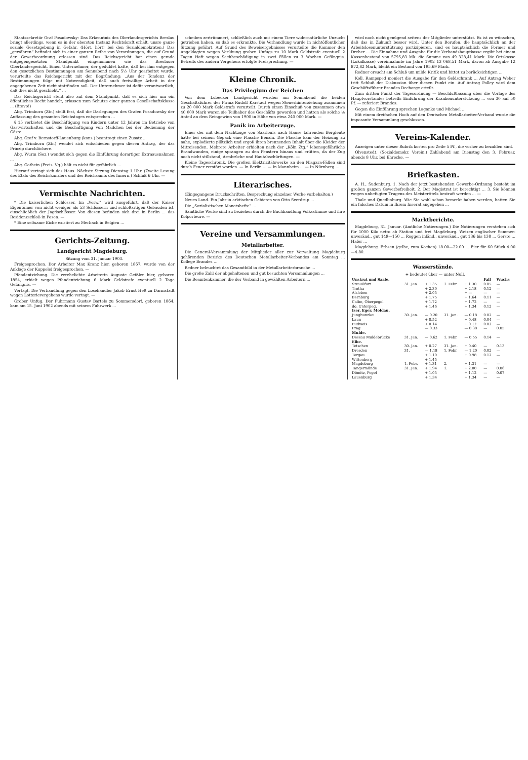Staatssekretär Graf Posadowsky: Das Erkenntnis des Oberlandesgerichts Breslau bringt allerdings, wenn es in der obersten Instanz Rechtskraft erhält, unsre ganze soziale Gesetzgebung in Gefahr. (Hört, hört! bei den Sozialdemokraten.) Das „gewähren“ befindet sich in einer ganzen Reihe von Verordnungen, die auf Grund der Gewerbeordnung erlassen sind. Das Reichsgericht hat einen gerade entgegengesetzten Standpunkt eingenommen wie das Breslauer Oberlandesgericht. Einen Unternehmer, der geduldet hatte, daß bei ihm entgegen den gesetzlichen Bestimmungen am Sonnabend nach 5½ Uhr gearbeitet wurde, verurteilte das Reichsgericht mit der Begründung: „Aus der Tendenz der Bestimmungen folge mit Notwendigkeit, daß auch freiwillige Arbeit in der angegebenen Zeit nicht stattfinden soll. Der Unternehmer ist dafür verantwortlich, daß dies nicht geschieht.“ ...
Das Reichsgericht steht also auf dem Standpunkt, daß es sich hier um ein öffentliches Recht handelt, erlassen zum Schutze einer ganzen Gesellschaftsklasse ... (Bravo!)
Abg. Trimborn (Ztr.) stellt fest, daß die Darlegungen des Grafen Posadowsky der Auffassung des gesamten Reichstages entsprechen ...
§ 15 verbietet die Beschäftigung von Kindern unter 12 Jahren im Betriebe von Gastwirtschaften und die Beschäftigung von Mädchen bei der Bedienung der Gäste.
Abg. Graf v. Bernstorff-Lauenburg (kons.) beantragt einen Zusatz ...
Abg. Trimborn (Ztr.) wendet sich entschieden gegen diesen Antrag, der das Prinzip durchlöchere.
Abg. Wurm (Soz.) wendet sich gegen die Einführung derartiger Extraausnahmen ...
Abg. Gothein (Freis. Vg.) hält es nicht für gefährlich ...
Hierauf vertagt sich das Haus. Nächste Sitzung Dienstag 1 Uhr. (Zweite Lesung des Etats des Reichskanzlers und des Reichsamts des Innern.) Schluß 6 Uhr. —
Vermischte Nachrichten.
* Die kaiserlichen Schlösser. Im „Vorw.“ wird ausgeführt, daß der Kaiser Eigentümer von nicht weniger als 53 Schlössern und schloßartigen Gebäuden ist, einschließlich der Jagdschlösser. Von diesen befinden sich drei in Berlin ... das Residenzschloß in Posen. —
* Eine seltsame Eiche existiert zu Merbach in Belgien ...
Gerichts-Zeitung.
Landgericht Magdeburg.
Sitzung vom 31. Januar 1903.
Freigesprochen. Der Arbeiter Max Kranz hier, geboren 1867, wurde von der Anklage der Kuppelei freigesprochen. —
Pfandentziehung. Die verehelichte Arbeiterin Auguste Geißler hier, geboren 1854, erhielt wegen Pfandentziehung 6 Mark Geldstrafe eventuell 2 Tage Gefängnis. —
Vertagt. Die Verhandlung gegen den Losehändler Jakob Ernst Heß zu Darmstadt wegen Lotterievergehens wurde vertagt. —
Grober Unfug. Der Fuhrmann Gustav Bartels zu Sommersdorf, geboren 1864, kam am 15. Juni 1902 abends mit seinem Fuhrwerk ...
scheiben zertrümmert, schließlich auch mit einem Tiere widernatürliche Unzucht getrieben haben, so daß es erkrankte. Die Verhandlung wurde in nichtöffentlicher Sitzung geführt. Auf Grund des Beweisergebnisses verurteilte die Kammer den Angeklagten wegen Verübung groben Unfugs zu 10 Mark Geldstrafe eventuell 2 Tagen Haft wegen Sachbeschädigung in zwei Fällen zu 3 Wochen Gefängnis. Betreffs des andern Vergehens erfolgte Freisprechung. —
Kleine Chronik.
Das Privilegium der Reichen
Von dem Lübecker Landgericht wurden am Sonnabend die beiden Geschäftsführer der Firma Rudolf Karstadt wegen Steuerhinterziehung zusammen zu 20 000 Mark Geldstrafe verurteilt. Durch einen Einschuß von zusammen etwa 40 000 Mark waren sie Teilhaber des Geschäfts geworden und hatten als solche ⅙ Anteil an dem Reingewinn von 1900 in Höhe von etwa 240 000 Mark. —
Panik im Arbeiterzuge.
Einer der mit dem Nachtzuge von Saarlouis nach Hause fahrenden Bergleute hatte bei seinem Gepäck eine Flasche Benzin. Die Flasche kam der Heizung zu nahe, explodierte plötzlich und ergoß ihren brennenden Inhalt über die Kleider der Mitreisenden. Mehrere Arbeiter erhielten nach der „Köln Ztg.“ lebensgefährliche Brandwunden, einige sprangen zu den Fenstern hinaus und erlitten, da der Zug noch nicht stillstand, Armbrüche und Hautabschürfungen. —
Kleine Tageschronik. Die großen Elektrizitätswerke an den Niagara-Fällen sind durch Feuer zerstört worden. — In Berlin ... — In Mannheim ... — In Nürnberg ...
Literarisches.
(Eingegangene Druckschriften. Besprechung einzelner Werke vorbehalten.)
Neues Land. Ein Jahr in arktischen Gebieten von Otto Sverdrup ...
Die „Sozialistischen Monatshefte“ ...
Sämtliche Werke sind zu beziehen durch die Buchhandlung Volksstimme und ihre Kolporteure. —
Vereine und Versammlungen.
Metallarbeiter.
Die General-Versammlung der Mitglieder aller zur Verwaltung Magdeburg gehörenden Bezirke des Deutschen Metallarbeiter-Verbandes am Sonntag ... Kollege Brandes ...
Redner beleuchtet das Gesamtbild in der Metallarbeiterbranche ...
Die große Zahl der abgehaltenen und gut besuchten Versammlungen ...
Die Beamtenkammer, die der Verband in gewählten Arbeitern ...
wird noch nicht genügend seitens der Mitglieder unterstützt. Es ist zu wünschen, daß das in Zukunft besser wird. Unter den Berufen, die hauptsächlich an der Arbeitslosenunterstützung partizipieren, sind es hauptsächlich die Former und Dreher ... Die Einnahme und Ausgabe für die Verbandshauptkasse ergibt bei einem Kassenbestand von 5795,83 Mk. die Summe von 49 328,41 Mark. Die Ortskasse (Lokalkasse) vereinnahmte im Jahre 1902 13 068,51 Mark, davon ab Ausgabe 12 872,82 Mark, bleibt ein Bestand von 195,69 Mark.
Redner ersucht am Schluß um milde Kritik und bittet zu berücksichtigen ...
Koll. Rampsped moniert die Ausgabe für den Geldschrank ... Auf Antrag Weber tritt Schluß der Diskussion über diesen Punkt ein. Auf Antrag Polley wird dem Geschäftsführer Brandes Decharge erteilt.
Zum dritten Punkt der Tagesordnung — Beschlußfassung über die Vorlage des Hauptvorstandes betreffs Einführung der Krankenunterstützung ... von 30 auf 50 Pf. — referiert Brandes.
Gegen die Einführung sprechen Laganke und Michael ...
Mit einem dreifachen Hoch auf den Deutschen Metallarbeiter-Verband wurde die imposante Versammlung geschlossen.
Vereins-Kalender.
Anzeigen unter dieser Rubrik kosten pro Zeile 5 Pf., die vorher zu bezahlen sind.
Olvenstedt. (Sozialdemokr. Verein.) Zahlabend am Dienstag den 3. Februar, abends 8 Uhr, bei Ehrecke. —
Briefkasten.
A. H., Sudenburg. 1. Nach der jetzt bestehenden Gewerbe-Ordnung besteht im großen ganzen Gewerbefreiheit. 2. Der Magistrat ist berechtigt ... 3. Sie können wegen unbefugten Tragens des Meistertitels bestraft werden ... —
Thale und Quedlinburg. Wie Sie wohl schon bemerkt haben werden, hatten Sie ein falsches Datum in Ihrem Inserat angegeben ...
Marktberichte.
Magdeburg, 31. Januar. (Amtliche Notierungen.) Die Notierungen verstehen sich für 1000 Kilo netto ab Station und frei Magdeburg. Weizen englischer Sommer- unveränd., gut 149—150 ... Roggen inländ., unveränd., gut 136 bis 138 ... Gerste ... Hafer ...
Magdeburg. Erbsen (gelbe, zum Kochen) 18.00—22.00 ... Eier für 60 Stück 4.00—4.80.
Wasserstände.
+ bedeutet über — unter Null.
| Unstrut und Saale. | | | | | Fall | Wuchs |
| --- | --- | --- | --- | --- | --- | --- |
| Straußfurt | 31. Jan. | + 1.35 | 1. Febr. | + 1.30 | 0.05 | — |
| Trotha | | + 2.30 | | + 2.18 | 0.12 | — |
| Alsleben | | + 2.05 | | + — | — | — |
| Bernburg | | + 1.75 | | + 1.64 | 0.11 | — |
| Calbe, Oberpegel | | + 1.72 | | + 1.72 | — | — |
| do. Unterpeg. | | + 1.46 | | + 1.34 | 0.12 | — |
| Iser, Eger, Moldau. | | | | | | |
| Jungbunzlau | 30. Jan. | — 0.20 | 31. Jan. | — 0.18 | 0.02 | — |
| Laun | | + 0.52 | | + 0.48 | 0.04 | — |
| Budweis | | + 0.14 | | + 0.12 | 0.02 | — |
| Prag | | — 0.33 | | — 0.38 | — | 0.05 |
| Mulde. | | | | | | |
| Dessau Muldebrücke | 31. Jan. | — 0.62 | 1. Febr. | — 0.55 | 0.14 | — |
| Elbe. | | | | | | |
| Tetschen | 30. Jan. | + 0.27 | 31. Jan. | + 0.40 | — | 0.13 |
| Dresden | 31. | — 1.18 | 1. Febr. | — 1.20 | 0.02 | — |
| Torgau | | + 1.10 | | + 0.98 | 0.12 | — |
| Wittenberg | | + 1.45 | | | | |
| Magdeburg | 1. Febr. | + 1.31 | 2. | + 1.31 | — | — |
| Tangermünde | 31. Jan. | + 1.94 | 1. | + 2.00 | — | 0.06 |
| Dömitz, Pegel | | + 1.05 | | + 1.12 | — | 0.07 |
| Lauenburg | | + 1.34 | | + 1.34 | — | — |